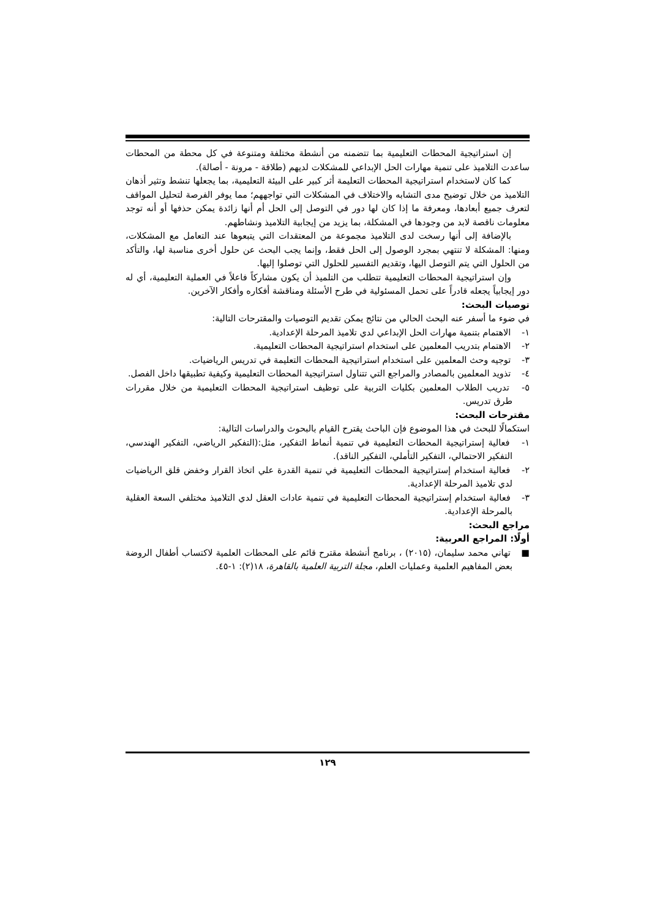إن استراتيجية المحطات التعليمية بما تتضمنه من أنشطة مختلفة ومتنوعة في كل محطة من المحطات ساعدت التلاميذ على تنمية مهارات الحل الإبداعي للمشكلات لديهم (طلاقة - مرونة - أصالة).
كما كان لاستخدام استراتيجية المحطات التعليمة أثر كبير على البيئة التعليمية، بما يجعلها تنشط وتثير أذهان التلاميذ من خلال توضيح مدى التشابه والاختلاف في المشكلات التي تواجههم؛ مما يوفر الفرصة لتحليل المواقف لتعرف جميع أبعادها، ومعرفة ما إذا كان لها دور في التوصل إلى الحل أم أنها زائدة يمكن حذفها أو أنه توجد معلومات ناقصة لابد من وجودها في المشكلة، بما يزيد من إيجابية التلاميذ ونشاطهم.
بالإضافة إلى أنها رسخت لدى التلاميذ مجموعة من المعتقدات التي يتبعوها عند التعامل مع المشكلات، ومنها: المشكلة لا تنتهي بمجرد الوصول إلى الحل فقط، وإنما يجب البحث عن حلول أخرى مناسبة لها، والتأكد من الحلول التي يتم التوصل اليها، وتقديم التفسير للحلول التي توصلوا إليها.
وإن استراتيجية المحطات التعليمية تتطلب من التلميذ أن يكون مشاركاً فاعلاً في العملية التعليمية، أي له دور إيجابياً يجعله قادراً على تحمل المسئولية في طرح الأسئلة ومناقشة أفكاره وأفكار الآخرين.
توصيات البحث:
في ضوء ما أسفر عنه البحث الحالي من نتائج يمكن تقديم التوصيات والمقترحات التالية:
١- الاهتمام بتنمية مهارات الحل الإبداعي لدي تلاميذ المرحلة الإعدادية.
٢- الاهتمام بتدريب المعلمين على استخدام استراتيجية المحطات التعليمية.
٣- توجيه وحث المعلمين على استخدام استراتيجية المحطات التعليمة في تدريس الرياضيات.
٤- تذويد المعلمين بالمصادر والمراجع التي تتناول استراتيجية المحطات التعليمية وكيفية تطبيقها داخل الفصل.
٥- تدريب الطلاب المعلمين بكليات التربية على توظيف استراتيجية المحطات التعليمية من خلال مقررات طرق تدريس.
مقترحات البحث:
استكمالًا للبحث في هذا الموضوع فإن الباحث يقترح القيام بالبحوث والدراسات التالية:
١- فعالية إستراتيجية المحطات التعليمية في تنمية أنماط التفكير، مثل:(التفكير الرياضي، التفكير الهندسي، التفكير الاحتمالي، التفكير التأملي، التفكير الناقد).
٢- فعالية استخدام إستراتيجية المحطات التعليمية في تنمية القدرة علي اتخاذ القرار وخفض قلق الرياضيات لدي تلاميذ المرحلة الإعدادية.
٣- فعالية استخدام إستراتيجية المحطات التعليمية في تنمية عادات العقل لدي التلاميذ مختلفي السعة العقلية بالمرحلة الإعدادية.
مراجع البحث:
أولًا: المراجع العربية:
■ تهاني محمد سليمان، (٢٠١٥) ، برنامج أنشطة مقترح قائم على المحطات العلمية لاكتساب أطفال الروضة بعض المفاهيم العلمية وعمليات العلم، مجلة التربية العلمية بالقاهرة، ١٨(٢): ١-٤٥.
١٢٩